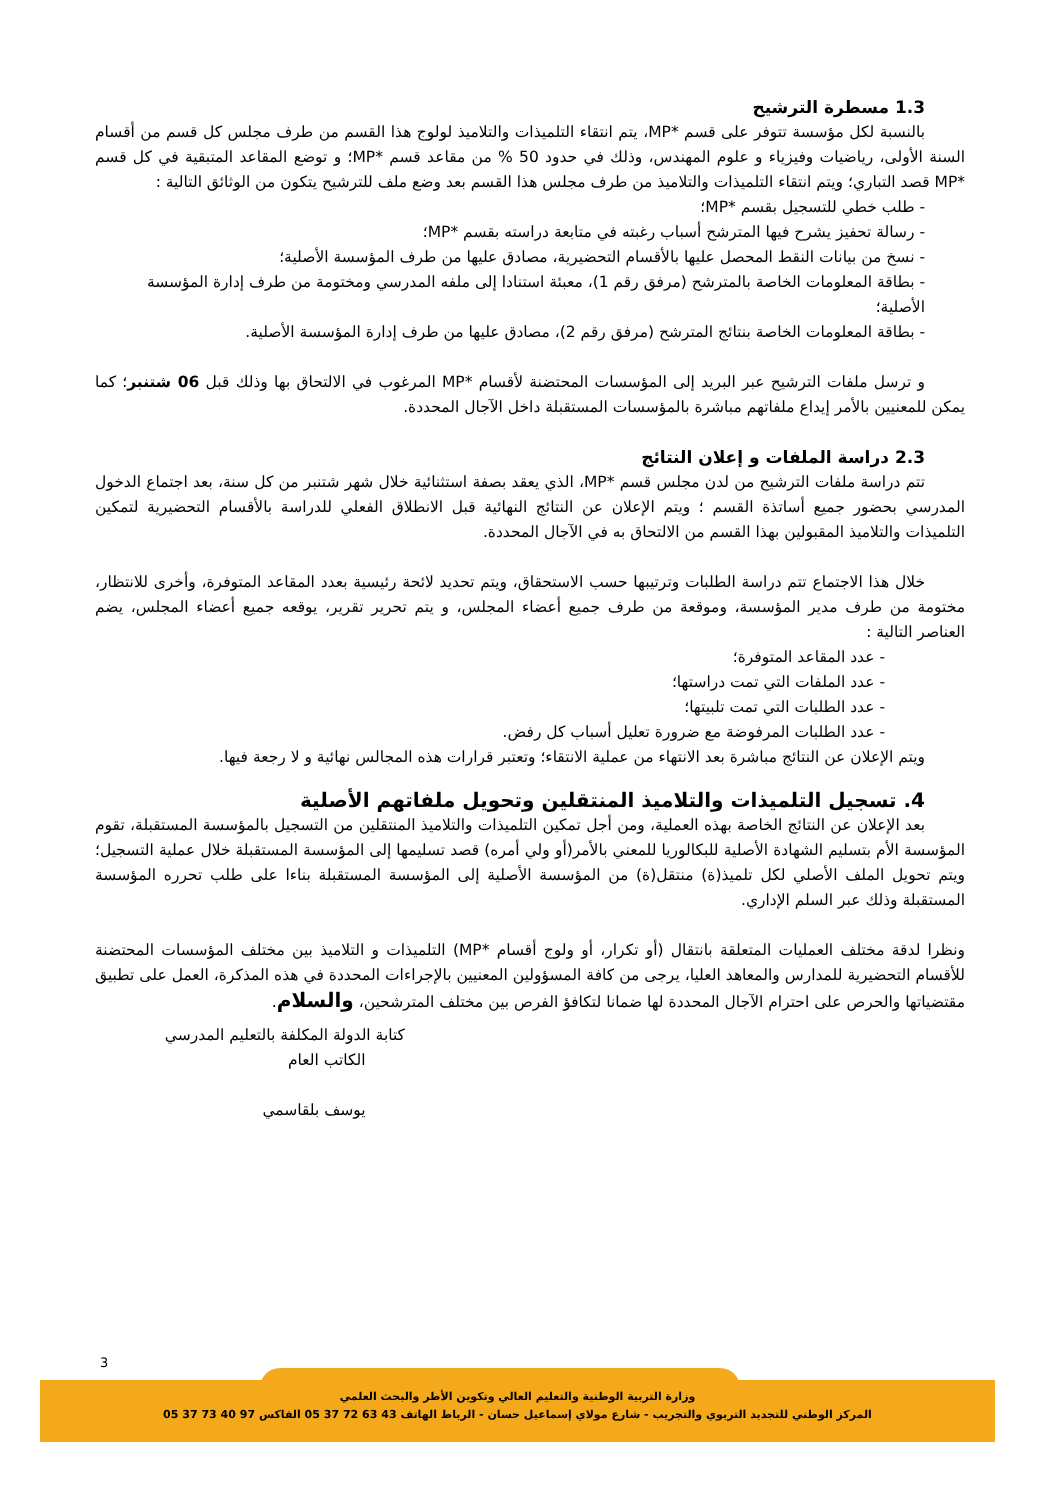1.3 مسطرة الترشيح
بالنسبة لكل مؤسسة تتوفر على قسم *MP، يتم انتقاء التلميذات والتلاميذ لولوج هذا القسم من طرف مجلس كل قسم من أقسام السنة الأولى، رياضيات وفيزياء و علوم المهندس، وذلك في حدود 50 % من مقاعد قسم *MP؛ و توضع المقاعد المتبقية في كل قسم *MP قصد التباري؛ ويتم انتقاء التلميذات والتلاميذ من طرف مجلس هذا القسم بعد وضع ملف للترشيح يتكون من الوثائق التالية :
- طلب خطي للتسجيل بقسم *MP؛
- رسالة تحفيز يشرح فيها المترشح أسباب رغبته في متابعة دراسته بقسم *MP؛
- نسخ من بيانات النقط المحصل عليها بالأقسام التحضيرية، مصادق عليها من طرف المؤسسة الأصلية؛
- بطاقة المعلومات الخاصة بالمترشح (مرفق رقم 1)، معبئة استنادا إلى ملفه المدرسي ومختومة من طرف إدارة المؤسسة الأصلية؛
- بطاقة المعلومات الخاصة بنتائج المترشح (مرفق رقم 2)، مصادق عليها من طرف إدارة المؤسسة الأصلية.
و ترسل ملفات الترشيح عبر البريد إلى المؤسسات المحتضنة لأقسام *MP المرغوب في الالتحاق بها وذلك قبل 06 شتنبر؛ كما يمكن للمعنيين بالأمر إيداع ملفاتهم مباشرة بالمؤسسات المستقبلة داخل الآجال المحددة.
2.3 دراسة الملفات و إعلان النتائج
تتم دراسة ملفات الترشيح من لدن مجلس قسم *MP، الذي يعقد بصفة استثنائية خلال شهر شتنبر من كل سنة، بعد اجتماع الدخول المدرسي بحضور جميع أساتذة القسم ؛ ويتم الإعلان عن النتائج النهائية قبل الانطلاق الفعلي للدراسة بالأقسام التحضيرية لتمكين التلميذات والتلاميذ المقبولين بهذا القسم من الالتحاق به في الآجال المحددة.
خلال هذا الاجتماع تتم دراسة الطلبات وترتيبها حسب الاستحقاق، ويتم تحديد لائحة رئيسية بعدد المقاعد المتوفرة، وأخرى للانتظار، مختومة من طرف مدير المؤسسة، وموقعة من طرف جميع أعضاء المجلس، و يتم تحرير تقرير، يوقعه جميع أعضاء المجلس، يضم العناصر التالية :
- عدد المقاعد المتوفرة؛
- عدد الملفات التي تمت دراستها؛
- عدد الطلبات التي تمت تلبيتها؛
- عدد الطلبات المرفوضة مع ضرورة تعليل أسباب كل رفض.
ويتم الإعلان عن النتائج مباشرة بعد الانتهاء من عملية الانتقاء؛ وتعتبر قرارات هذه المجالس نهائية و لا رجعة فيها.
4. تسجيل التلميذات والتلاميذ المنتقلين وتحويل ملفاتهم الأصلية
بعد الإعلان عن النتائج الخاصة بهذه العملية، ومن أجل تمكين التلميذات والتلاميذ المنتقلين من التسجيل بالمؤسسة المستقبلة، تقوم المؤسسة الأم بتسليم الشهادة الأصلية للبكالوريا للمعني بالأمر(أو ولي أمره) قصد تسليمها إلى المؤسسة المستقبلة خلال عملية التسجيل؛ ويتم تحويل الملف الأصلي لكل تلميذ(ة) منتقل(ة) من المؤسسة الأصلية إلى المؤسسة المستقبلة بناءا على طلب تحرره المؤسسة المستقبلة وذلك عبر السلم الإداري.
ونظرا لدقة مختلف العمليات المتعلقة بانتقال (أو تكرار، أو ولوج أقسام *MP) التلميذات و التلاميذ بين مختلف المؤسسات المحتضنة للأقسام التحضيرية للمدارس والمعاهد العليا، يرجى من كافة المسؤولين المعنيين بالإجراءات المحددة في هذه المذكرة، العمل على تطبيق مقتضياتها والحرص على احترام الآجال المحددة لها ضمانا لتكافؤ الفرص بين مختلف المترشحين، والسلام.
كتابة الدولة المكلفة بالتعليم المدرسي
الكاتب العام
يوسف بلقاسمي
3
وزارة التربية الوطنية والتعليم العالي وتكوين الأطر والبحث العلمي
المركز الوطني للتجديد التربوي والتجريب - شارع مولاي إسماعيل حسان - الرباط الهاتف 43 63 72 37 05 الفاكس 97 40 73 37 05